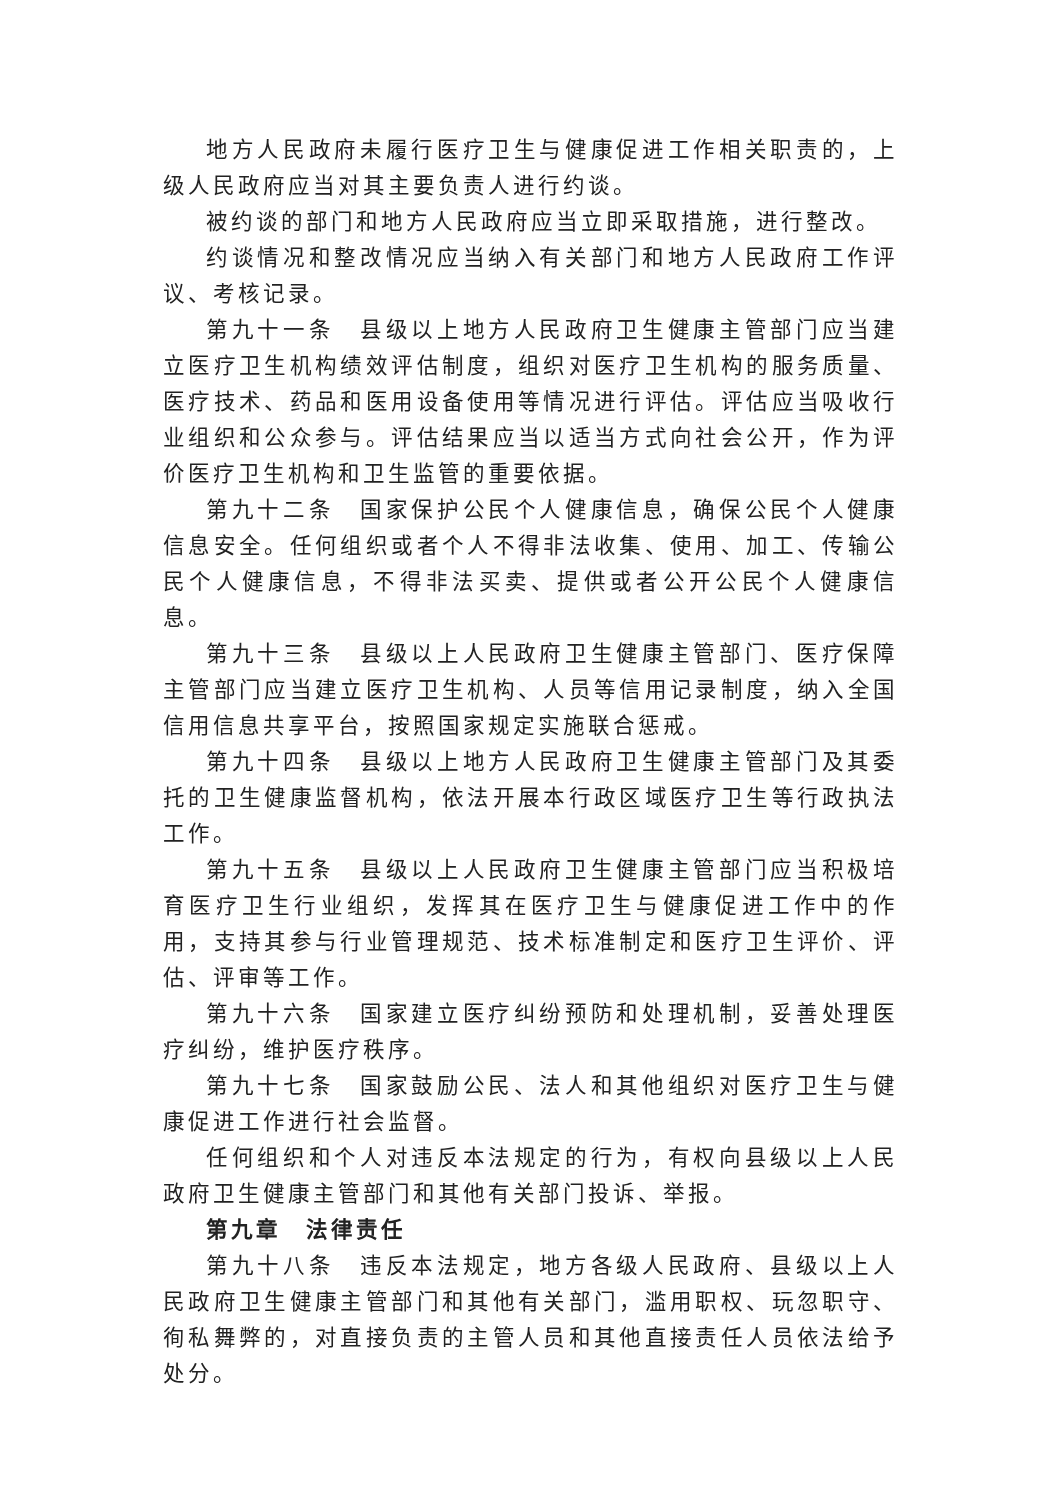地方人民政府未履行医疗卫生与健康促进工作相关职责的，上级人民政府应当对其主要负责人进行约谈。
被约谈的部门和地方人民政府应当立即采取措施，进行整改。
约谈情况和整改情况应当纳入有关部门和地方人民政府工作评议、考核记录。
第九十一条　县级以上地方人民政府卫生健康主管部门应当建立医疗卫生机构绩效评估制度，组织对医疗卫生机构的服务质量、医疗技术、药品和医用设备使用等情况进行评估。评估应当吸收行业组织和公众参与。评估结果应当以适当方式向社会公开，作为评价医疗卫生机构和卫生监管的重要依据。
第九十二条　国家保护公民个人健康信息，确保公民个人健康信息安全。任何组织或者个人不得非法收集、使用、加工、传输公民个人健康信息，不得非法买卖、提供或者公开公民个人健康信息。
第九十三条　县级以上人民政府卫生健康主管部门、医疗保障主管部门应当建立医疗卫生机构、人员等信用记录制度，纳入全国信用信息共享平台，按照国家规定实施联合惩戒。
第九十四条　县级以上地方人民政府卫生健康主管部门及其委托的卫生健康监督机构，依法开展本行政区域医疗卫生等行政执法工作。
第九十五条　县级以上人民政府卫生健康主管部门应当积极培育医疗卫生行业组织，发挥其在医疗卫生与健康促进工作中的作用，支持其参与行业管理规范、技术标准制定和医疗卫生评价、评估、评审等工作。
第九十六条　国家建立医疗纠纷预防和处理机制，妥善处理医疗纠纷，维护医疗秩序。
第九十七条　国家鼓励公民、法人和其他组织对医疗卫生与健康促进工作进行社会监督。
任何组织和个人对违反本法规定的行为，有权向县级以上人民政府卫生健康主管部门和其他有关部门投诉、举报。
第九章　法律责任
第九十八条　违反本法规定，地方各级人民政府、县级以上人民政府卫生健康主管部门和其他有关部门，滥用职权、玩忽职守、徇私舞弊的，对直接负责的主管人员和其他直接责任人员依法给予处分。